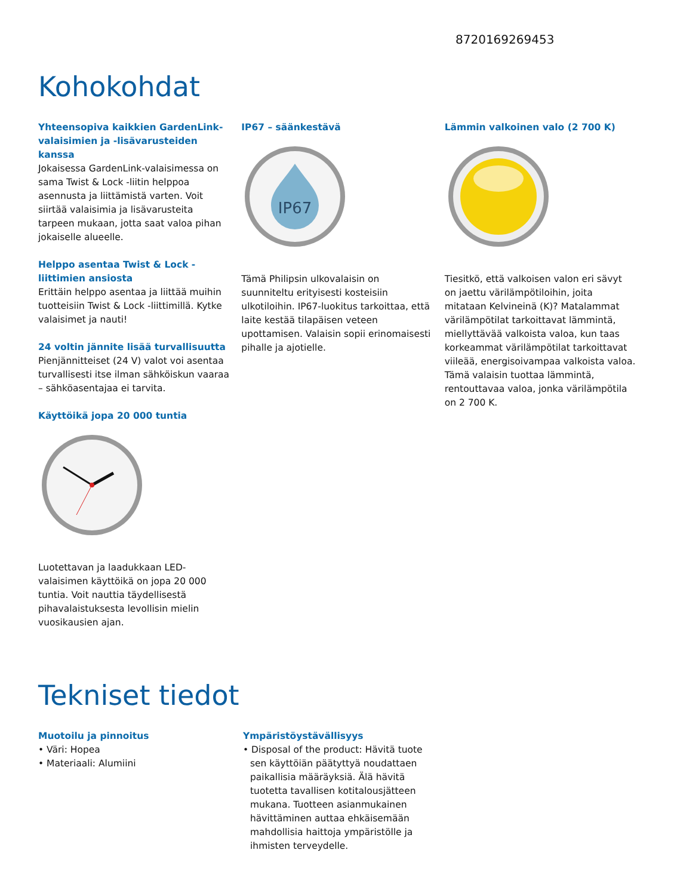8720169269453
Kohokohdat
Yhteensopiva kaikkien GardenLink-valaisimien ja -lisävarusteiden kanssa
Jokaisessa GardenLink-valaisimessa on sama Twist & Lock -liitin helppoa asennusta ja liittämistä varten. Voit siirtää valaisimia ja lisävarusteita tarpeen mukaan, jotta saat valoa pihan jokaiselle alueelle.
Helppo asentaa Twist & Lock -liittimien ansiosta
Erittäin helppo asentaa ja liittää muihin tuotteisiin Twist & Lock -liittimillä. Kytke valaisimet ja nauti!
24 voltin jännite lisää turvallisuutta
Pienjännitteiset (24 V) valot voi asentaa turvallisesti itse ilman sähköiskun vaaraa – sähköasentajaa ei tarvita.
Käyttöikä jopa 20 000 tuntia
Luotettavan ja laadukkaan LED-valaisimen käyttöikä on jopa 20 000 tuntia. Voit nauttia täydellisestä pihavalaistuksesta levollisin mielin vuosikausien ajan.
IP67 – säänkestävä
IP67
Tämä Philipsin ulkovalaisin on suunniteltu erityisesti kosteisiin ulkotiloihin. IP67-luokitus tarkoittaa, että laite kestää tilapäisen veteen upottamisen. Valaisin sopii erinomaisesti pihalle ja ajotielle.
Lämmin valkoinen valo (2 700 K)
Tiesitkö, että valkoisen valon eri sävyt on jaettu värilämpötiloihin, joita mitataan Kelvineinä (K)? Matalammat värilämpötilat tarkoittavat lämmintä, miellyttävää valkoista valoa, kun taas korkeammat värilämpötilat tarkoittavat viileää, energisoivampaa valkoista valoa. Tämä valaisin tuottaa lämmintä, rentouttavaa valoa, jonka värilämpötila on 2 700 K.
Tekniset tiedot
Muotoilu ja pinnoitus
• Väri: Hopea
• Materiaali: Alumiini
Ympäristöystävällisyys
• Disposal of the product: Hävitä tuote sen käyttöiän päätyttyä noudattaen paikallisia määräyksiä. Älä hävitä tuotetta tavallisen kotitalousjätteen mukana. Tuotteen asianmukainen hävittäminen auttaa ehkäisemään mahdollisia haittoja ympäristölle ja ihmisten terveydelle.